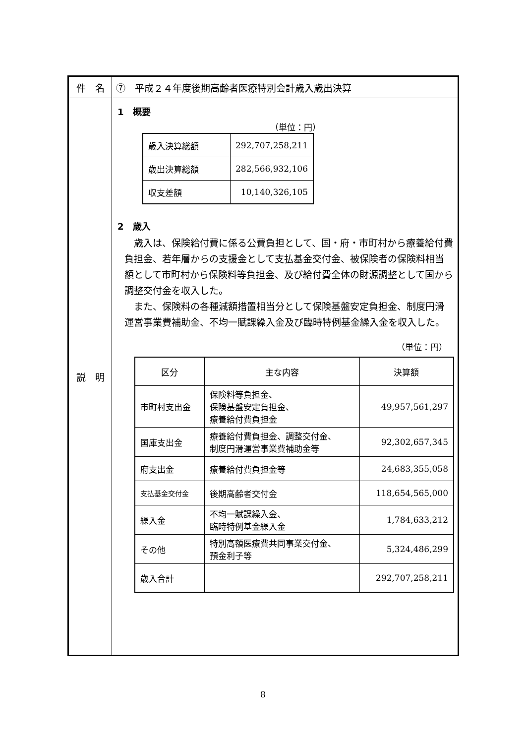| 件 名 | ⑦ 平成２４年度後期高齢者医療特別会計歳入歳出決算 |
| 説 明 | 1 概要 （単位：円） / 歳入決算総額 / 292,707,258,211 / / 歳出決算総額 / 282,566,932,106 / / 収支差額 / 10,140,326,105 / 2 歳入 歳入は、保険給付費に係る公費負担として、国・府・市町村から療養給付費負担金、若年層からの支援金として支払基金交付金、被保険者の保険料相当額として市町村から保険料等負担金、及び給付費全体の財源調整として国から調整交付金を収入した。 また、保険料の各種減額措置相当分として保険基盤安定負担金、制度円滑運営事業費補助金、不均一賦課繰入金及び臨時特例基金繰入金を収入した。 （単位：円） / 区分 / 主な内容 / 決算額 / / --- / --- / --- / / 市町村支出金 / 保険料等負担金、 保険基盤安定負担金、 療養給付費負担金 / 49,957,561,297 / / 国庫支出金 / 療養給付費負担金、調整交付金、 制度円滑運営事業費補助金等 / 92,302,657,345 / / 府支出金 / 療養給付費負担金等 / 24,683,355,058 / / 支払基金交付金 / 後期高齢者交付金 / 118,654,565,000 / / 繰入金 / 不均一賦課繰入金、 臨時特例基金繰入金 / 1,784,633,212 / / その他 / 特別高額医療費共同事業交付金、 預金利子等 / 5,324,486,299 / / 歳入合計 / / 292,707,258,211 / |
8